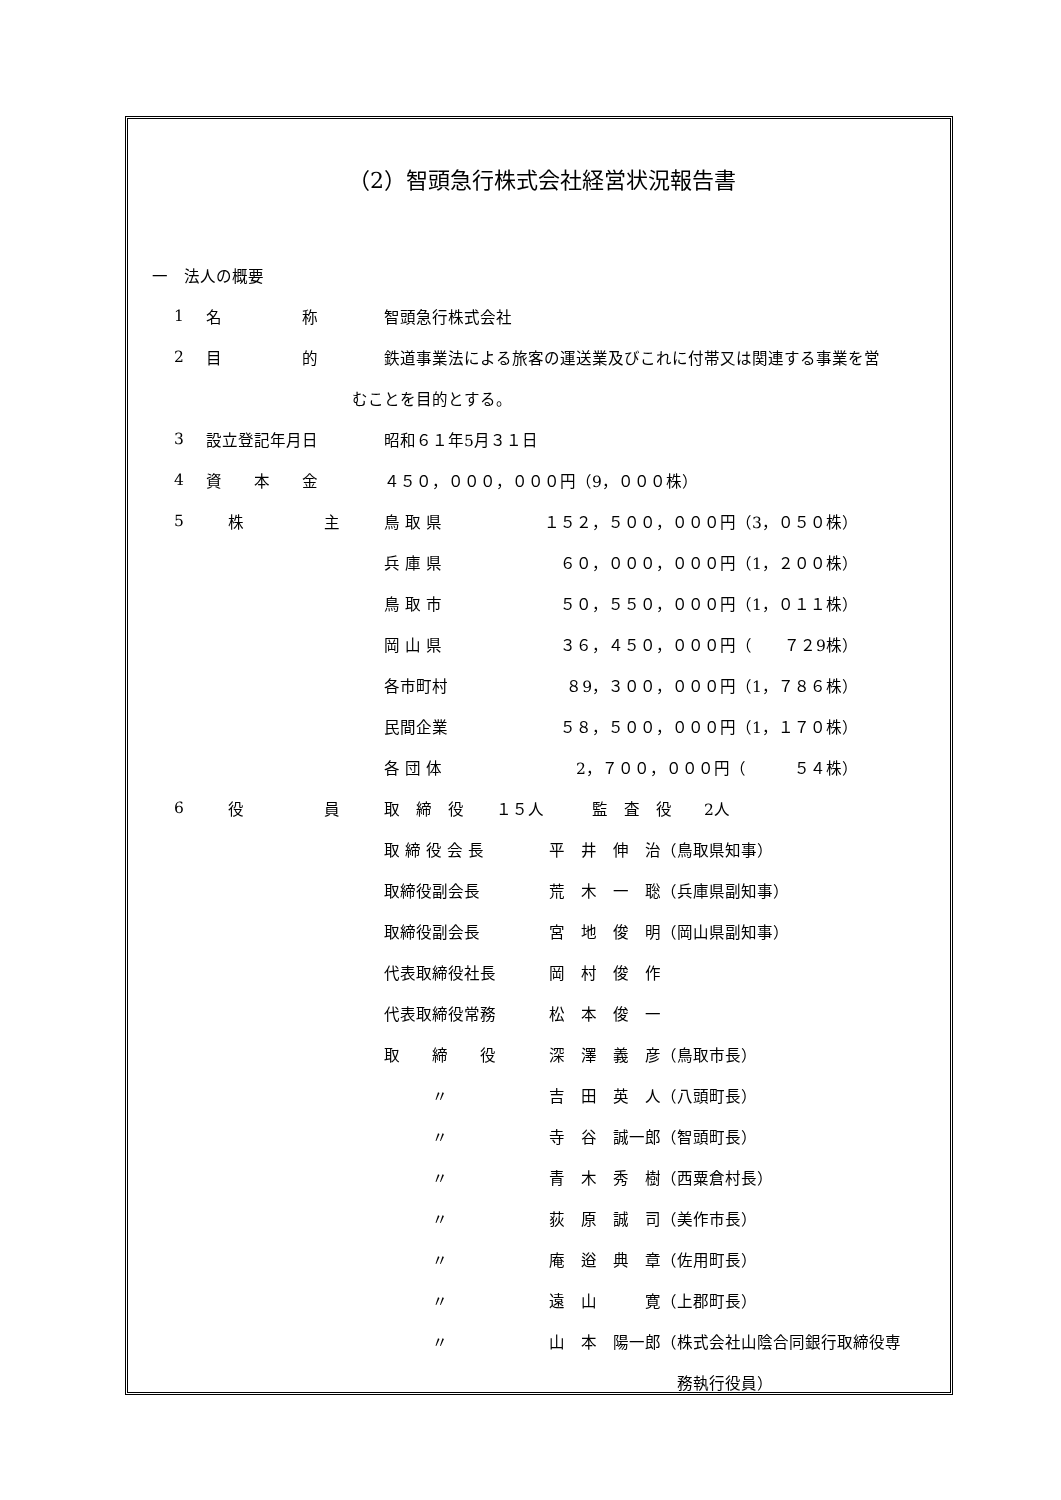（2）智頭急行株式会社経営状況報告書
一　法人の概要
1 名　　　　　称 智頭急行株式会社
2 目　　　　　的 鉄道事業法による旅客の運送業及びこれに付帯又は関連する事業を営
むことを目的とする。
3 設立登記年月日 昭和６１年5月３１日
4 資　　本　　金 ４５０，０００，０００円（9，０００株）
| 5 | 株 主 | 鳥 取 県 | １５２，５００，０００円（3，０５０株） |
| | | 兵 庫 県 | ６０，０００，０００円（1，２００株） |
| | | 鳥 取 市 | ５０，５５０，０００円（1，０１１株） |
| | | 岡 山 県 | ３６，４５０，０００円（ ７２9株） |
| | | 各市町村 | ８9，３００，０００円（1，７８６株） |
| | | 民間企業 | ５８，５００，０００円（1，１７０株） |
| | | 各 団 体 | 2，７００，０００円（ ５４株） |
| 6 | 役 員 | 取 締 役 １５人 監 査 役 2人 | |
| | | 取 締 役 会 長 | 平 井 伸 治（鳥取県知事） |
| | | 取締役副会長 | 荒 木 一 聡（兵庫県副知事） |
| | | 取締役副会長 | 宮 地 俊 明（岡山県副知事） |
| | | 代表取締役社長 | 岡 村 俊 作 |
| | | 代表取締役常務 | 松 本 俊 一 |
| | | 取 締 役 | 深 澤 義 彦（鳥取市長） |
| | | 〃 | 吉 田 英 人（八頭町長） |
| | | 〃 | 寺 谷 誠一郎（智頭町長） |
| | | 〃 | 青 木 秀 樹（西粟倉村長） |
| | | 〃 | 荻 原 誠 司（美作市長） |
| | | 〃 | 庵 逧 典 章（佐用町長） |
| | | 〃 | 遠 山 寛（上郡町長） |
| | | 〃 | 山 本 陽一郎（株式会社山陰合同銀行取締役専 |
| | | | 務執行役員） |